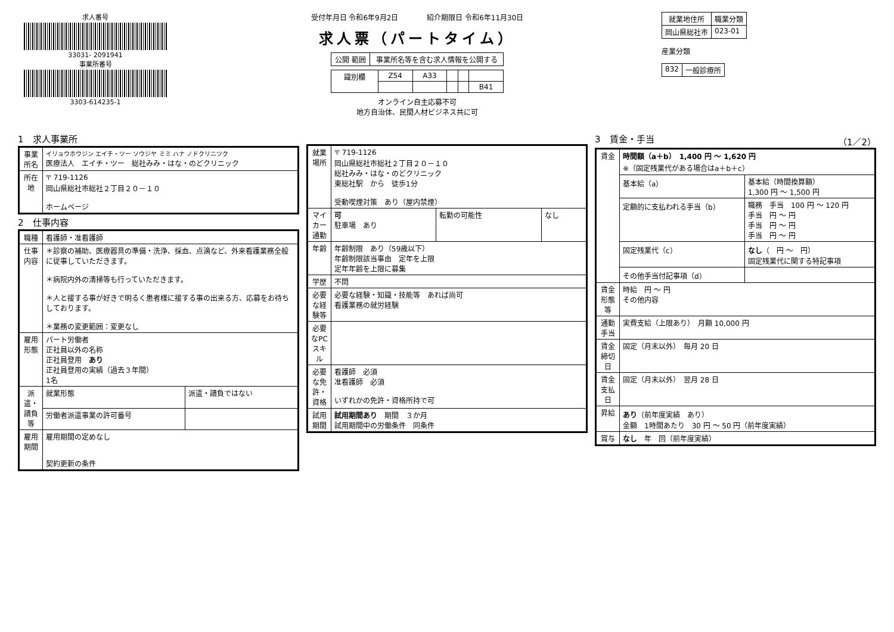求人番号
33031- 2091941
事業所番号
3303-614235-1
受付年月日 令和6年9月2日　　　　紹介期限日 令和6年11月30日
求人票（パートタイム）
| 公開 範囲 | 事業所名等を含む求人情報を公開する |
| 識別欄 | Z54 | A33 | | | |
| | | | | | B41 |
オンライン自主応募不可
地方自治体、民間人材ビジネス共に可
| 就業地住所 | 職業分類 |
| --- | --- |
| 岡山県総社市 | 023-01 |
産業分類
| 832 | 一般診療所 |
1　求人事業所
| 事業所名 | イリョウホウジン エイチ・ツー ソウジヤ ミミ ハナ ノドクリニツク 医療法人 エイチ・ツー 総社みみ・はな・のどクリニック |
| 所在地 | 〒 719-1126 岡山県総社市総社２丁目２０－１０ ホームページ |
2　仕事内容
| 職種 | 看護師・准看護師 | |
| 仕事内容 | ＊診察の補助、医療器具の準備・洗浄、採血、点滴など、外来看護業務全般に従事していただきます。 ＊病院内外の清掃等も行っていただきます。 ＊人と接する事が好きで明るく患者様に接する事の出来る方、応募をお待ちしております。 ＊業務の変更範囲：変更なし | |
| 雇用形態 | パート労働者 正社員以外の名称 正社員登用 あり 正社員登用の実績（過去３年間） 1名 | |
| 派遣・請負等 | 就業形態 | 派遣・請負ではない |
| | 労働者派遣事業の許可番号 | |
| 雇用期間 | 雇用期間の定めなし 契約更新の条件 | |
| 就業場所 | 〒 719-1126 岡山県総社市総社２丁目２０－１０ 総社みみ・はな・のどクリニック 東総社駅 から 徒歩1分 受動喫煙対策 あり（屋内禁煙） | | |
| マイカー通勤 | 可 駐車場 あり | 転勤の可能性 | なし |
| 年齢 | 年齢制限 あり（59歳以下） 年齢制限該当事由 定年を上限 定年年齢を上限に募集 | | |
| 学歴 | 不問 | | |
| 必要な経験等 | 必要な経験・知識・技能等 あれば尚可 看護業務の就労経験 | | |
| 必要なPCスキル | | | |
| 必要な免許・資格 | 看護師 必須 准看護師 必須 いずれかの免許・資格所持で可 | | |
| 試用期間 | 試用期間あり 期間 ３か月 試用期間中の労働条件 同条件 | | |
3　賃金・手当　（1／2）
| 賃金 | 時間額（a＋b） 1,400 円 ～ 1,620 円 ※（固定残業代がある場合はa＋b＋c） | |
| | 基本給（a） | 基本給（時間換算額） 1,300 円 ～ 1,500 円 |
| | 定額的に支払われる手当（b） | 職務 手当 100 円 ～ 120 円 手当 円 ～ 円 手当 円 ～ 円 手当 円 ～ 円 |
| | 固定残業代（c） | なし （ 円 ～ 円） 固定残業代に関する特記事項 |
| | その他手当付記事項（d） | |
| 賃金形態等 | 時給 円 ～ 円 その他内容 | |
| 通勤手当 | 実費支給（上限あり） 月額 10,000 円 | |
| 賃金締切日 | 固定（月末以外） 毎月 20 日 | |
| 賃金支払日 | 固定（月末以外） 翌月 28 日 | |
| 昇給 | あり （前年度実績 あり） 金額 1時間あたり 30 円 ～ 50 円（前年度実績） | |
| 賞与 | なし 年 回（前年度実績） | |